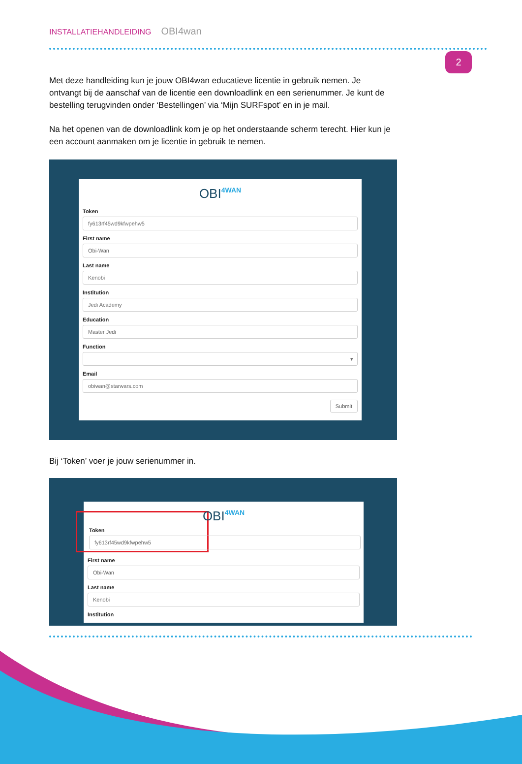INSTALLATIEHANDLEIDING OBI4wan
2
Met deze handleiding kun je jouw OBI4wan educatieve licentie in gebruik nemen. Je ontvangt bij de aanschaf van de licentie een downloadlink en een serienummer. Je kunt de bestelling terugvinden onder ‘Bestellingen’ via ‘Mijn SURFspot’ en in je mail.
Na het openen van de downloadlink kom je op het onderstaande scherm terecht. Hier kun je een account aanmaken om je licentie in gebruik te nemen.
OBI4WAN
Token
fy613rf45wd9kfwpehw5
First name
Obi-Wan
Last name
Kenobi
Institution
Jedi Academy
Education
Master Jedi
Function
▾
Email
obiwan@starwars.com
Submit
Bij ‘Token’ voer je jouw serienummer in.
OBI4WAN
Token
fy613rf45wd9kfwpehw5
First name
Obi-Wan
Last name
Kenobi
Institution